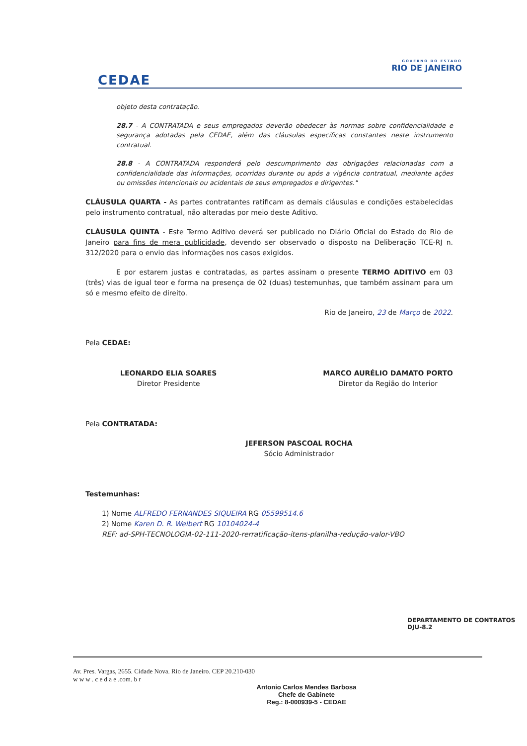CEDAE
GOVERNO DO ESTADO
RIO DE JANEIRO
objeto desta contratação.
28.7 - A CONTRATADA e seus empregados deverão obedecer às normas sobre confidencialidade e segurança adotadas pela CEDAE, além das cláusulas específicas constantes neste instrumento contratual.
28.8 - A CONTRATADA responderá pelo descumprimento das obrigações relacionadas com a confidencialidade das informações, ocorridas durante ou após a vigência contratual, mediante ações ou omissões intencionais ou acidentais de seus empregados e dirigentes."
CLÁUSULA QUARTA - As partes contratantes ratificam as demais cláusulas e condições estabelecidas pelo instrumento contratual, não alteradas por meio deste Aditivo.
CLÁUSULA QUINTA - Este Termo Aditivo deverá ser publicado no Diário Oficial do Estado do Rio de Janeiro para fins de mera publicidade, devendo ser observado o disposto na Deliberação TCE-RJ n. 312/2020 para o envio das informações nos casos exigidos.
E por estarem justas e contratadas, as partes assinam o presente TERMO ADITIVO em 03 (três) vias de igual teor e forma na presença de 02 (duas) testemunhas, que também assinam para um só e mesmo efeito de direito.
Rio de Janeiro, 23 de Março de 2022.
Pela CEDAE:
LEONARDO ELIA SOARES
Diretor Presidente
MARCO AURÉLIO DAMATO PORTO
Diretor da Região do Interior
Pela CONTRATADA:
JEFERSON PASCOAL ROCHA
Sócio Administrador
Testemunhas:
1) Nome ALFREDO FERNANDES SIQUEIRA RG 05599514.6
2) Nome Karen D. R. Welbert RG 10104024-4
REF: ad-SPH-TECNOLOGIA-02-111-2020-rerratificação-itens-planilha-redução-valor-VBO
DEPARTAMENTO DE CONTRATOS DJU-8.2
Av. Pres. Vargas, 2655. Cidade Nova. Rio de Janeiro. CEP 20.210-030
w w w . c e d a e .com. b r
Antonio Carlos Mendes Barbosa
Chefe de Gabinete
Reg.: 8-000939-5 - CEDAE